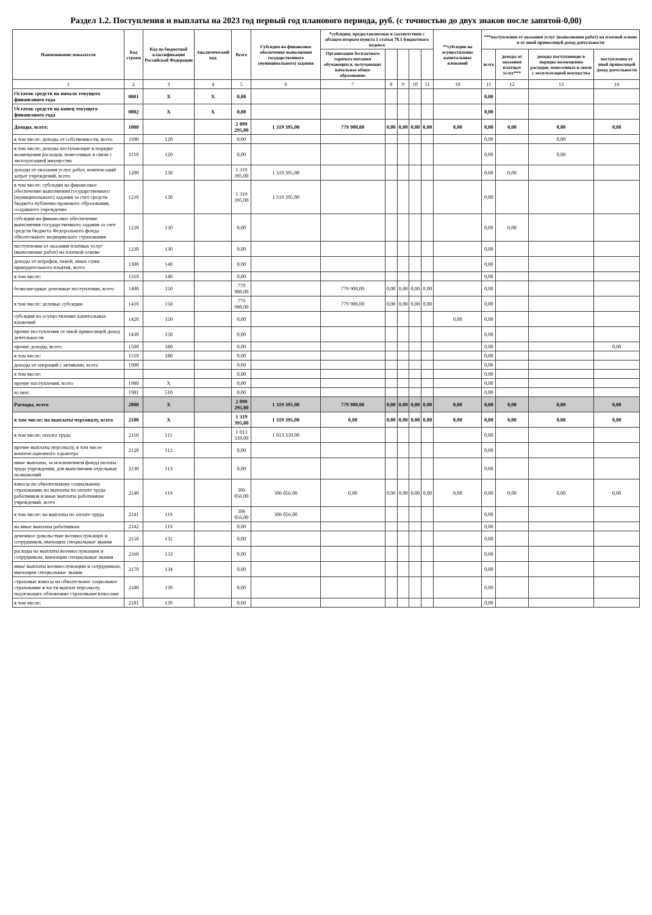Раздел 1.2. Поступления и выплаты на 2023 год первый год планового периода, руб. (с точностью до двух знаков после запятой-0,00)
| Наименование показателя | Код строки | Код по бюджетной классификации Российской Федерации | Аналитический код | Всего | Субсидия на финансовое обеспечение выполнения государственного (муниципального) задания | *субсидии, предоставляемые в соответствии с абзацем вторым пункта 1 статьи 78.1 Бюджетного кодекса | | | | | **субсидии на осуществление капитальных вложений | ***поступления от оказания услуг (выполнения работ) на платной основе и от иной приносящей доход деятельности | | | |
| --- | --- | --- | --- | --- | --- | --- | --- | --- | --- | --- | --- | --- | --- | --- | --- |
| | | | | | | Организация бесплатного горячего питания обучающихся, получающих начальное общее образование | | | | | | всего | доходы от оказания платных услуг*** | доходы поступающие в порядке возмещения расходов, понесенных в связи с эксплуатацией имущества | поступления от иной приносящей доход деятельности |
| 1 | 2 | 3 | 4 | 5 | 6 | 7 | 8 | 9 | 10 | 11 | 10 | 11 | 12 | 13 | 14 |
| Остаток средств на начало текущего финансового года | 0001 | X | X | 0,00 | | | | | | | | 0,00 | | | |
| Остаток средств на конец текущего финансового года | 0002 | X | X | 0,00 | | | | | | | | 0,00 | | | |
| Доходы, всего: | 1000 | | | 2 099 295,00 | 1 319 395,00 | 779 900,00 | 0,00 | 0,00 | 0,00 | 0,00 | 0,00 | 0,00 | 0,00 | 0,00 | 0,00 |
| в том числе: доходы от собственности, всего | 1100 | 120 | | 0,00 | | | | | | | | 0,00 | | 0,00 | |
| в том числе: доходы поступающие в порядке возмещения расходов, понесенных в связи с эксплуатацией имущества | 1110 | 120 | | 0,00 | | | | | | | | 0,00 | | 0,00 | |
| доходы от оказания услуг, работ, компенсаций затрат учреждений, всего | 1200 | 130 | | 1 319 395,00 | 1 319 395,00 | | | | | | | 0,00 | 0,00 | | |
| в том числе: субсидии на финансовое обеспечение выполнения государственного (муниципального) задания за счет средств бюджета публично-правового образования, создавшего учреждение | 1210 | 130 | | 1 319 395,00 | 1 319 395,00 | | | | | | | 0,00 | | | |
| субсидии на финансовое обеспечение выполнения государственного задания за счет средств бюджета Федерального фонда обязательного медицинского страхования | 1220 | 130 | | 0,00 | | | | | | | | 0,00 | 0,00 | | |
| поступления от оказания платных услуг (выполнение работ) на платной основе | 1230 | 130 | | 0,00 | | | | | | | | 0,00 | | | |
| доходы от штрафов, пеней, иных сумм принудительного изъятия, всего | 1300 | 140 | | 0,00 | | | | | | | | 0,00 | | | |
| в том числе: | 1310 | 140 | | 0,00 | | | | | | | | 0,00 | | | |
| безвозмездные денежные поступления, всего | 1400 | 150 | | 779 900,00 | | 779 900,00 | 0,00 | 0,00 | 0,00 | 0,00 | | 0,00 | | | |
| в том числе: целевые субсидии | 1410 | 150 | | 779 900,00 | | 779 900,00 | 0,00 | 0,00 | 0,00 | 0,00 | | 0,00 | | | |
| субсидии на осуществление капитальных вложений | 1420 | 150 | | 0,00 | | | | | | | 0,00 | 0,00 | | | |
| прочие поступления от иной приносящей доход деятельности | 1430 | 150 | | 0,00 | | | | | | | | 0,00 | | | |
| прочие доходы, всего: | 1500 | 180 | | 0,00 | | | | | | | | 0,00 | | | 0,00 |
| в том числе: | 1510 | 180 | | 0,00 | | | | | | | | 0,00 | | | |
| доходы от операций с активами, всего | 1900 | | | 0,00 | | | | | | | | 0,00 | | | |
| в том числе: | | | | 0,00 | | | | | | | | 0,00 | | | |
| прочие поступления, всего | 1980 | X | | 0,00 | | | | | | | | 0,00 | | | |
| из них: | 1981 | 510 | | 0,00 | | | | | | | | 0,00 | | | |
| Расходы, всего | 2000 | X | | 2 099 295,00 | 1 319 395,00 | 779 900,00 | 0,00 | 0,00 | 0,00 | 0,00 | 0,00 | 0,00 | 0,00 | 0,00 | 0,00 |
| в том числе: на выплаты персоналу, всего | 2100 | X | | 1 319 395,00 | 1 319 395,00 | 0,00 | 0,00 | 0,00 | 0,00 | 0,00 | 0,00 | 0,00 | 0,00 | 0,00 | 0,00 |
| в том числе: оплата труда | 2110 | 111 | | 1 013 339,00 | 1 013 339,00 | | | | | | | 0,00 | | | |
| прочие выплаты персоналу, в том числе компенсационного характера | 2120 | 112 | | 0,00 | | | | | | | | 0,00 | | | |
| иные выплаты, за исключением фонда оплаты труда учреждения, для выполнения отдельных полномочий | 2130 | 113 | | 0,00 | | | | | | | | 0,00 | | | |
| взносы по обязательному социальному страхованию на выплаты по оплате труда работников и иные выплаты работникам учреждений, всего | 2140 | 119 | | 306 056,00 | 306 056,00 | 0,00 | 0,00 | 0,00 | 0,00 | 0,00 | 0,00 | 0,00 | 0,00 | 0,00 | 0,00 |
| в том числе: на выплаты по оплате труда | 2141 | 119 | | 306 056,00 | 306 056,00 | | | | | | | 0,00 | | | |
| на иные выплаты работникам | 2142 | 119 | | 0,00 | | | | | | | | 0,00 | | | |
| денежное довольствие военнослужащих и сотрудников, имеющих специальные звания | 2150 | 131 | | 0,00 | | | | | | | | 0,00 | | | |
| расходы на выплаты военнослужащим и сотрудникам, имеющим специальные звания | 2160 | 133 | | 0,00 | | | | | | | | 0,00 | | | |
| иные выплаты военнослужащим и сотрудникам, имеющим специальные звания | 2170 | 134 | | 0,00 | | | | | | | | 0,00 | | | |
| страховые взносы на обязательное социальное страхование в части выплат персоналу, подлежащих обложению страховыми взносами | 2180 | 139 | | 0,00 | | | | | | | | 0,00 | | | |
| в том числе: | 2181 | 139 | | 0,00 | | | | | | | | 0,00 | | | |